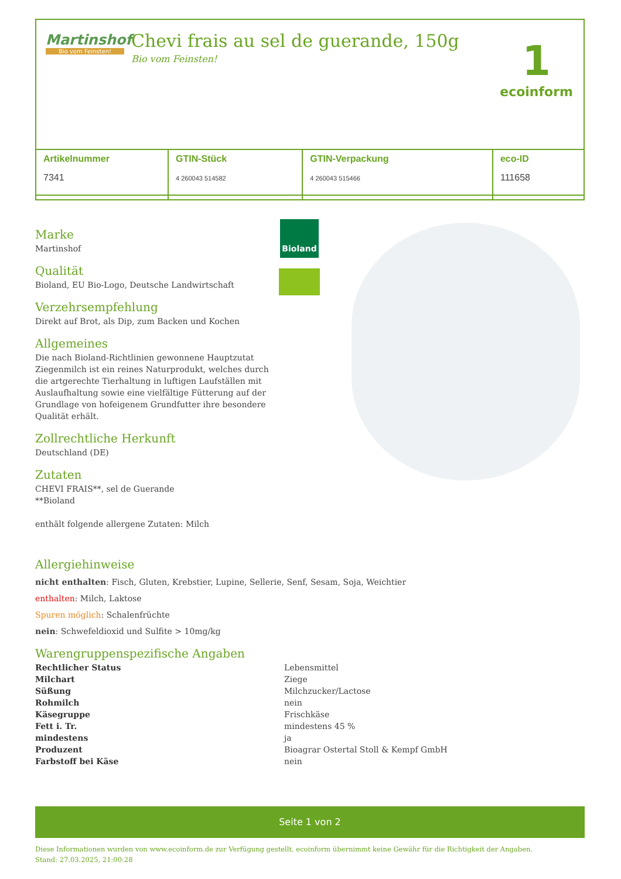Martinshof
Bio vom Feinsten!
Chevi frais au sel de guerande, 150g
Bio vom Feinsten!
1
ecoinform
| Artikelnummer 7341 | GTIN-Stück 4 260043 514582 | GTIN-Verpackung 4 260043 515466 | eco-ID 111658 |
Marke
Martinshof
Qualität
Bioland, EU Bio-Logo, Deutsche Landwirtschaft
Verzehrsempfehlung
Direkt auf Brot, als Dip, zum Backen und Kochen
Allgemeines
Die nach Bioland-Richtlinien gewonnene Hauptzutat Ziegenmilch ist ein reines Naturprodukt, welches durch die artgerechte Tierhaltung in luftigen Laufställen mit Auslaufhaltung sowie eine vielfältige Fütterung auf der Grundlage von hofeigenem Grundfutter ihre besondere Qualität erhält.
Zollrechtliche Herkunft
Deutschland (DE)
Zutaten
CHEVI FRAIS**, sel de Guerande
**Bioland
enthält folgende allergene Zutaten: Milch
Bioland
Allergiehinweise
nicht enthalten: Fisch, Gluten, Krebstier, Lupine, Sellerie, Senf, Sesam, Soja, Weichtier
enthalten: Milch, Laktose
Spuren möglich: Schalenfrüchte
nein: Schwefeldioxid und Sulfite > 10mg/kg
Warengruppenspezifische Angaben
| Rechtlicher Status | Lebensmittel |
| Milchart | Ziege |
| Süßung | Milchzucker/Lactose |
| Rohmilch | nein |
| Käsegruppe | Frischkäse |
| Fett i. Tr. | mindestens 45 % |
| mindestens | ja |
| Produzent | Bioagrar Ostertal Stoll & Kempf GmbH |
| Farbstoff bei Käse | nein |
Seite 1 von 2
Diese Informationen wurden von www.ecoinform.de zur Verfügung gestellt. ecoinform übernimmt keine Gewähr für die Richtigkeit der Angaben.
Stand: 27.03.2025, 21:00:28